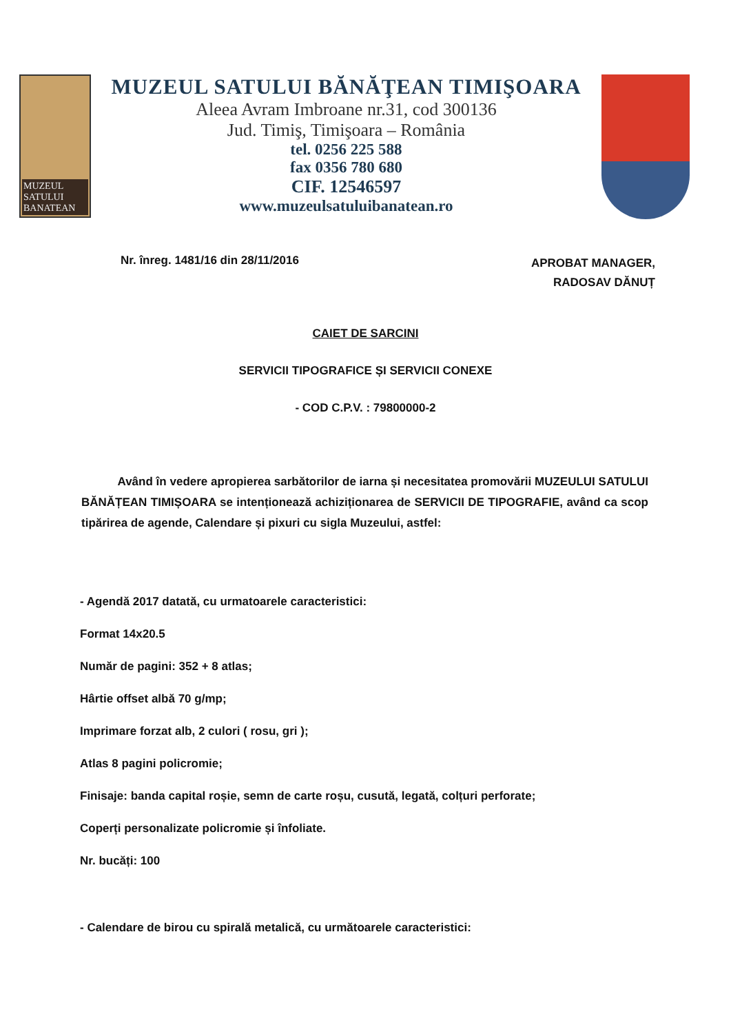MUZEUL
SATULUI
BANATEAN
MUZEUL SATULUI BĂNĂŢEAN TIMIŞOARA
Aleea Avram Imbroane nr.31, cod 300136
Jud. Timiş, Timişoara – România
tel. 0256 225 588
fax 0356 780 680
CIF. 12546597
www.muzeulsatuluibanatean.ro
Nr. înreg. 1481/16 din 28/11/2016
APROBAT MANAGER,
RADOSAV DĂNUȚ
CAIET DE SARCINI
SERVICII TIPOGRAFICE ȘI SERVICII CONEXE
- COD C.P.V. : 79800000-2
Având în vedere apropierea sarbătorilor de iarna și necesitatea promovării MUZEULUI SATULUI BĂNĂȚEAN TIMIȘOARA se intenționează achiziționarea de SERVICII DE TIPOGRAFIE, având ca scop tipărirea de agende, Calendare și pixuri cu sigla Muzeului, astfel:
- Agendă 2017 datată, cu urmatoarele caracteristici:
Format 14x20.5
Număr de pagini: 352 + 8 atlas;
Hârtie offset albă 70 g/mp;
Imprimare forzat alb, 2 culori ( rosu, gri );
Atlas 8 pagini policromie;
Finisaje: banda capital roșie, semn de carte roșu, cusută, legată, colțuri perforate;
Coperți personalizate policromie și înfoliate.
Nr. bucăți: 100
- Calendare de birou cu spirală metalică, cu următoarele caracteristici: